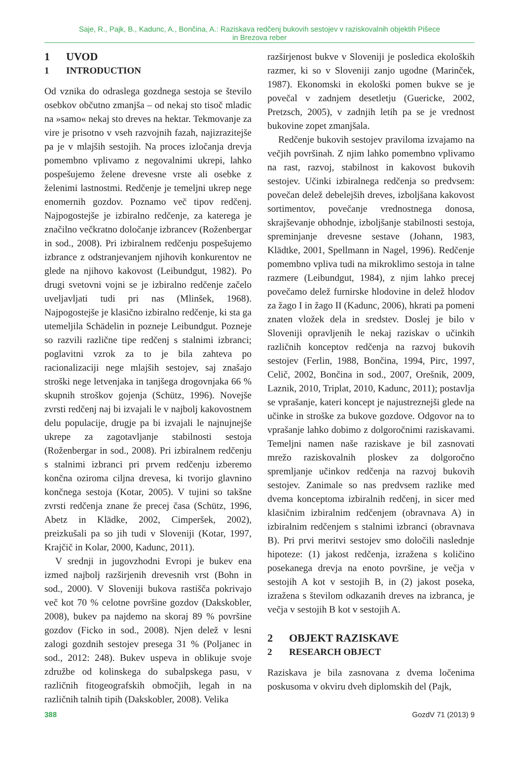Saje, R., Pajk, B., Kadunc, A., Bončina, A.: Raziskava redčenj bukovih sestojev v raziskovalnih objektih Pišece
in Brezova reber
1 UVOD
1 INTRODUCTION
Od vznika do odraslega gozdnega sestoja se število osebkov občutno zmanjša – od nekaj sto tisoč mladic na »samo« nekaj sto dreves na hektar. Tekmovanje za vire je prisotno v vseh razvojnih fazah, najizrazitejše pa je v mlajših sestojih. Na proces izločanja drevja pomembno vplivamo z negovalnimi ukrepi, lahko pospešujemo želene drevesne vrste ali osebke z želenimi lastnostmi. Redčenje je temeljni ukrep nege enomernih gozdov. Poznamo več tipov redčenj. Najpogostejše je izbiralno redčenje, za katerega je značilno večkratno določanje izbrancev (Roženbergar in sod., 2008). Pri izbiralnem redčenju pospešujemo izbrance z odstranjevanjem njihovih konkurentov ne glede na njihovo kakovost (Leibundgut, 1982). Po drugi svetovni vojni se je izbiralno redčenje začelo uveljavljati tudi pri nas (Mlinšek, 1968). Najpogostejše je klasično izbiralno redčenje, ki sta ga utemeljila Schädelin in pozneje Leibundgut. Pozneje so razvili različne tipe redčenj s stalnimi izbranci; poglavitni vzrok za to je bila zahteva po racionalizaciji nege mlajših sestojev, saj znašajo stroški nege letvenjaka in tanjšega drogovnjaka 66 % skupnih stroškov gojenja (Schütz, 1996). Novejše zvrsti redčenj naj bi izvajali le v najbolj kakovostnem delu populacije, drugje pa bi izvajali le najnujnejše ukrepe za zagotavljanje stabilnosti sestoja (Roženbergar in sod., 2008). Pri izbiralnem redčenju s stalnimi izbranci pri prvem redčenju izberemo končna oziroma ciljna drevesa, ki tvorijo glavnino končnega sestoja (Kotar, 2005). V tujini so takšne zvrsti redčenja znane že precej časa (Schütz, 1996, Abetz in Klädke, 2002, Cimperšek, 2002), preizkušali pa so jih tudi v Sloveniji (Kotar, 1997, Krajčič in Kolar, 2000, Kadunc, 2011).
V srednji in jugovzhodni Evropi je bukev ena izmed najbolj razširjenih drevesnih vrst (Bohn in sod., 2000). V Sloveniji bukova rastišča pokrivajo več kot 70 % celotne površine gozdov (Dakskobler, 2008), bukev pa najdemo na skoraj 89 % površine gozdov (Ficko in sod., 2008). Njen delež v lesni zalogi gozdnih sestojev presega 31 % (Poljanec in sod., 2012: 248). Bukev uspeva in oblikuje svoje združbe od kolinskega do subalpskega pasu, v različnih fitogeografskih območjih, legah in na različnih talnih tipih (Dakskobler, 2008). Velika
razširjenost bukve v Sloveniji je posledica ekoloških razmer, ki so v Sloveniji zanjo ugodne (Marinček, 1987). Ekonomski in ekološki pomen bukve se je povečal v zadnjem desetletju (Guericke, 2002, Pretzsch, 2005), v zadnjih letih pa se je vrednost bukovine zopet zmanjšala.
Redčenje bukovih sestojev praviloma izvajamo na večjih površinah. Z njim lahko pomembno vplivamo na rast, razvoj, stabilnost in kakovost bukovih sestojev. Učinki izbiralnega redčenja so predvsem: povečan delež debelejših dreves, izboljšana kakovost sortimentov, povečanje vrednostnega donosa, skrajševanje obhodnje, izboljšanje stabilnosti sestoja, spreminjanje drevesne sestave (Johann, 1983, Klädtke, 2001, Spellmann in Nagel, 1996). Redčenje pomembno vpliva tudi na mikroklimo sestoja in talne razmere (Leibundgut, 1984), z njim lahko precej povečamo delež furnirske hlodovine in delež hlodov za žago I in žago II (Kadunc, 2006), hkrati pa pomeni znaten vložek dela in sredstev. Doslej je bilo v Sloveniji opravljenih le nekaj raziskav o učinkih različnih konceptov redčenja na razvoj bukovih sestojev (Ferlin, 1988, Bončina, 1994, Pirc, 1997, Celič, 2002, Bončina in sod., 2007, Orešnik, 2009, Laznik, 2010, Triplat, 2010, Kadunc, 2011); postavlja se vprašanje, kateri koncept je najustreznejši glede na učinke in stroške za bukove gozdove. Odgovor na to vprašanje lahko dobimo z dolgoročnimi raziskavami. Temeljni namen naše raziskave je bil zasnovati mrežo raziskovalnih ploskev za dolgoročno spremljanje učinkov redčenja na razvoj bukovih sestojev. Zanimale so nas predvsem razlike med dvema konceptoma izbiralnih redčenj, in sicer med klasičnim izbiralnim redčenjem (obravnava A) in izbiralnim redčenjem s stalnimi izbranci (obravnava B). Pri prvi meritvi sestojev smo določili naslednje hipoteze: (1) jakost redčenja, izražena s količino posekanega drevja na enoto površine, je večja v sestojih A kot v sestojih B, in (2) jakost poseka, izražena s številom odkazanih dreves na izbranca, je večja v sestojih B kot v sestojih A.
2 OBJEKT RAZISKAVE
2 RESEARCH OBJECT
Raziskava je bila zasnovana z dvema ločenima poskusoma v okviru dveh diplomskih del (Pajk,
388 GozdV 71 (2013) 9